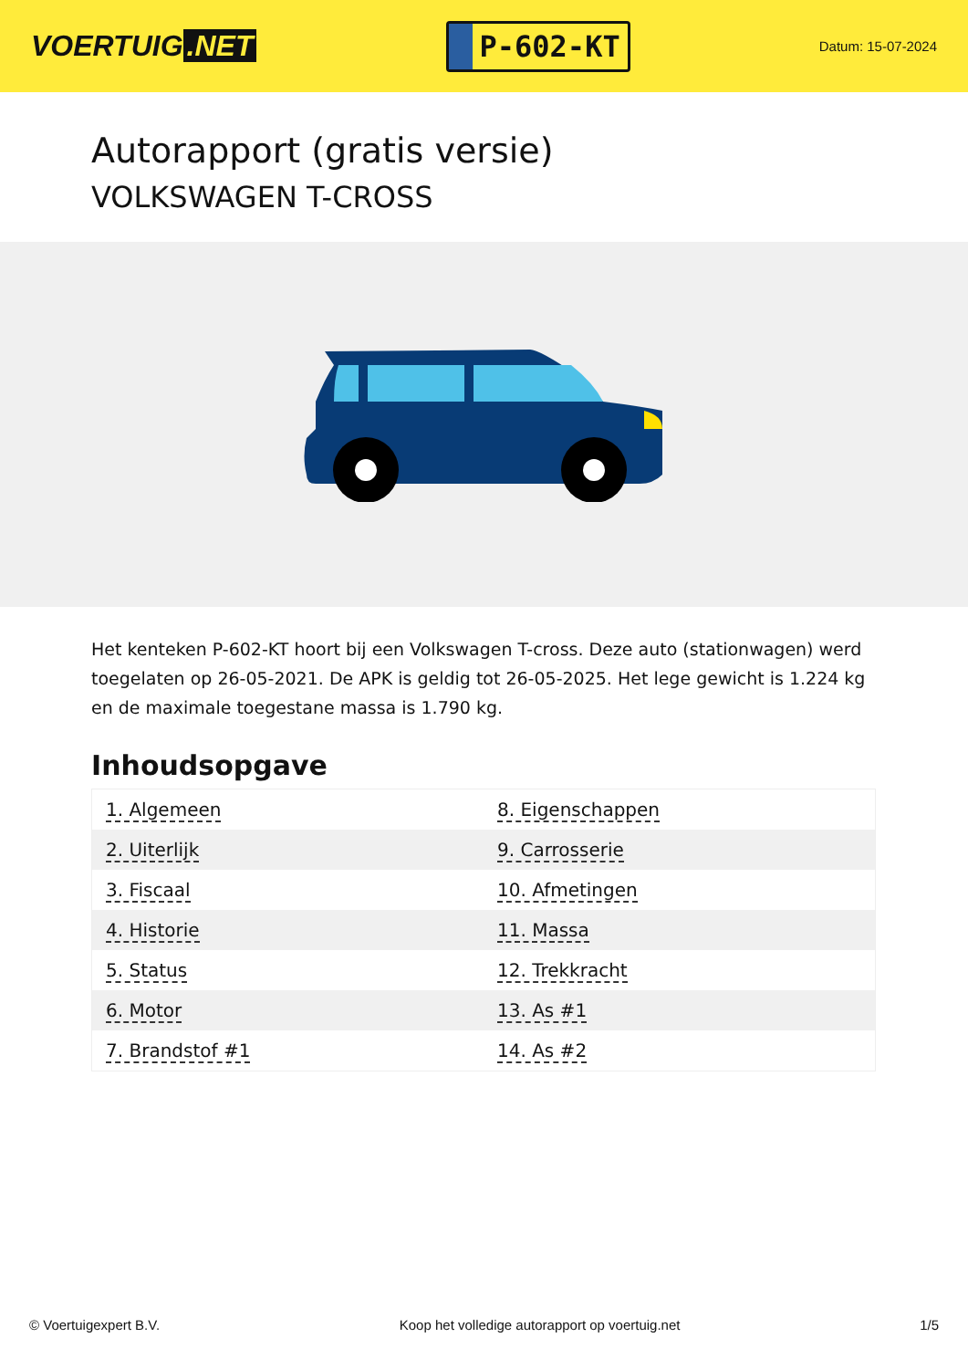VOERTUIG.NET
P-602-KT
Datum: 15-07-2024
Autorapport (gratis versie)
VOLKSWAGEN T-CROSS
Het kenteken P-602-KT hoort bij een Volkswagen T-cross. Deze auto (stationwagen) werd toegelaten op 26-05-2021. De APK is geldig tot 26-05-2025. Het lege gewicht is 1.224 kg en de maximale toegestane massa is 1.790 kg.
Inhoudsopgave
| 1. Algemeen | 8. Eigenschappen |
| 2. Uiterlijk | 9. Carrosserie |
| 3. Fiscaal | 10. Afmetingen |
| 4. Historie | 11. Massa |
| 5. Status | 12. Trekkracht |
| 6. Motor | 13. As #1 |
| 7. Brandstof #1 | 14. As #2 |
© Voertuigexpert B.V. Koop het volledige autorapport op voertuig.net 1/5